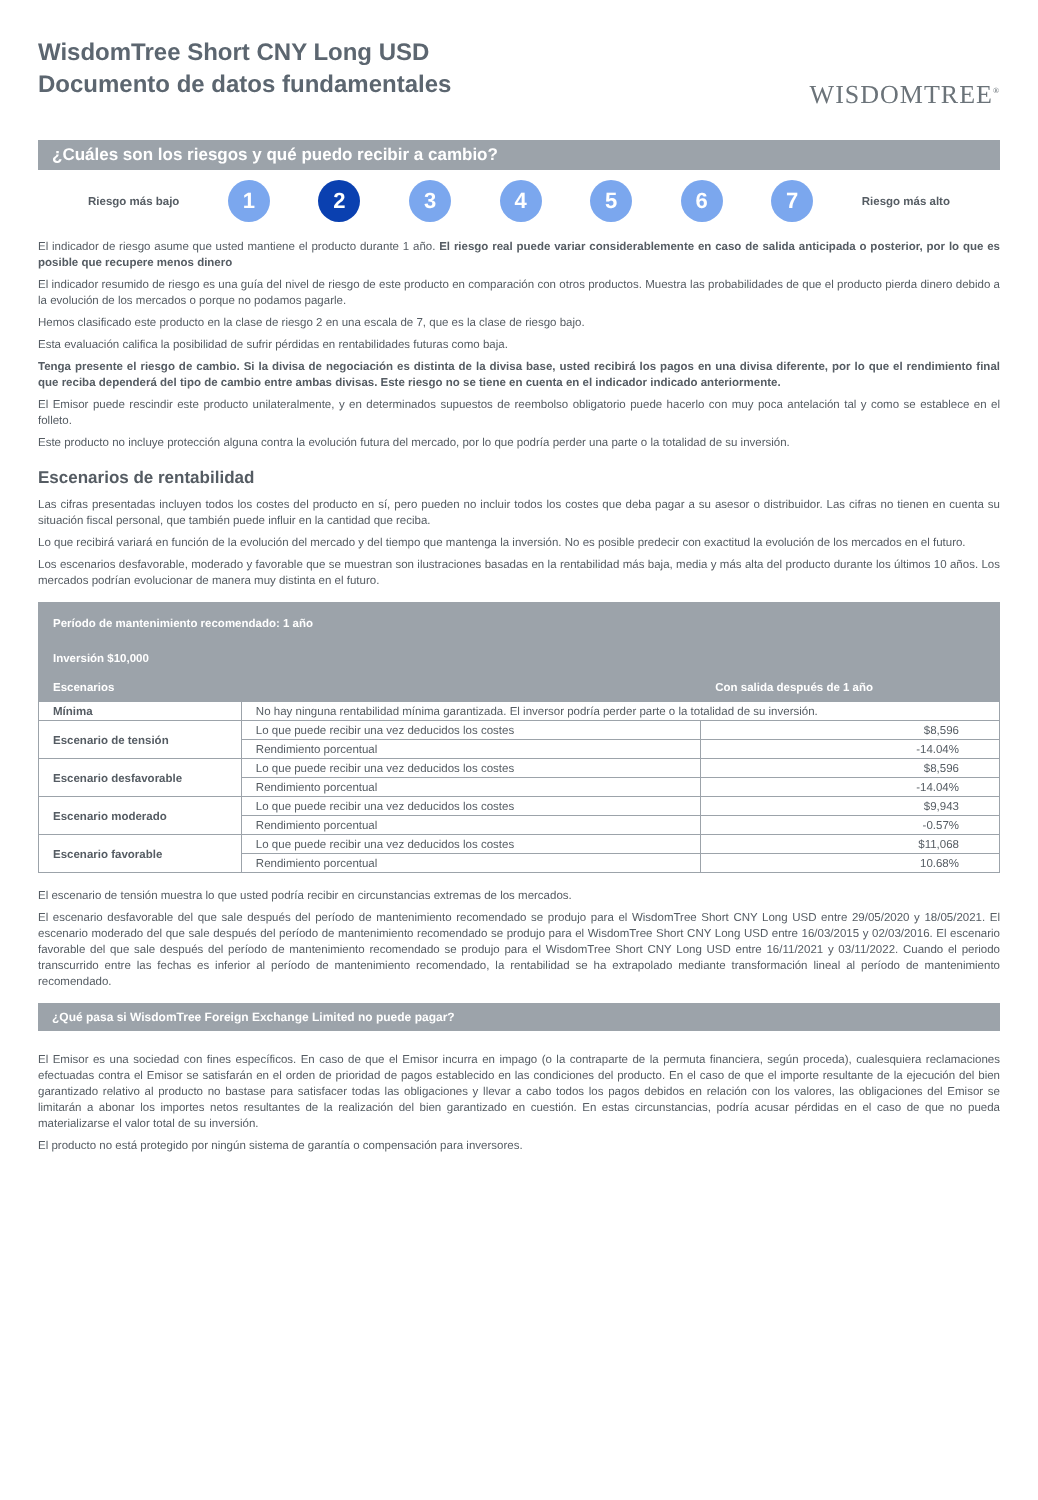WisdomTree Short CNY Long USD
Documento de datos fundamentales
WISDOMTREE<sup>®</sup>
¿Cuáles son los riesgos y qué puedo recibir a cambio?
Riesgo más bajo
1 2 3 4 5 6 7
Riesgo más alto
El indicador de riesgo asume que usted mantiene el producto durante 1 año. El riesgo real puede variar considerablemente en caso de salida anticipada o posterior, por lo que es posible que recupere menos dinero
El indicador resumido de riesgo es una guía del nivel de riesgo de este producto en comparación con otros productos. Muestra las probabilidades de que el producto pierda dinero debido a la evolución de los mercados o porque no podamos pagarle.
Hemos clasificado este producto en la clase de riesgo 2 en una escala de 7, que es la clase de riesgo bajo.
Esta evaluación califica la posibilidad de sufrir pérdidas en rentabilidades futuras como baja.
Tenga presente el riesgo de cambio. Si la divisa de negociación es distinta de la divisa base, usted recibirá los pagos en una divisa diferente, por lo que el rendimiento final que reciba dependerá del tipo de cambio entre ambas divisas. Este riesgo no se tiene en cuenta en el indicador indicado anteriormente.
El Emisor puede rescindir este producto unilateralmente, y en determinados supuestos de reembolso obligatorio puede hacerlo con muy poca antelación tal y como se establece en el folleto.
Este producto no incluye protección alguna contra la evolución futura del mercado, por lo que podría perder una parte o la totalidad de su inversión.
Escenarios de rentabilidad
Las cifras presentadas incluyen todos los costes del producto en sí, pero pueden no incluir todos los costes que deba pagar a su asesor o distribuidor. Las cifras no tienen en cuenta su situación fiscal personal, que también puede influir en la cantidad que reciba.
Lo que recibirá variará en función de la evolución del mercado y del tiempo que mantenga la inversión. No es posible predecir con exactitud la evolución de los mercados en el futuro.
Los escenarios desfavorable, moderado y favorable que se muestran son ilustraciones basadas en la rentabilidad más baja, media y más alta del producto durante los últimos 10 años. Los mercados podrían evolucionar de manera muy distinta en el futuro.
| Período de mantenimiento recomendado: 1 año | | |
| --- | --- | --- |
| Inversión $10,000 | | |
| Escenarios | | Con salida después de 1 año |
| Mínima | No hay ninguna rentabilidad mínima garantizada. El inversor podría perder parte o la totalidad de su inversión. | |
| Escenario de tensión | Lo que puede recibir una vez deducidos los costes | $8,596 |
| | Rendimiento porcentual | -14.04% |
| Escenario desfavorable | Lo que puede recibir una vez deducidos los costes | $8,596 |
| | Rendimiento porcentual | -14.04% |
| Escenario moderado | Lo que puede recibir una vez deducidos los costes | $9,943 |
| | Rendimiento porcentual | -0.57% |
| Escenario favorable | Lo que puede recibir una vez deducidos los costes | $11,068 |
| | Rendimiento porcentual | 10.68% |
El escenario de tensión muestra lo que usted podría recibir en circunstancias extremas de los mercados.
El escenario desfavorable del que sale después del período de mantenimiento recomendado se produjo para el WisdomTree Short CNY Long USD entre 29/05/2020 y 18/05/2021. El escenario moderado del que sale después del período de mantenimiento recomendado se produjo para el WisdomTree Short CNY Long USD entre 16/03/2015 y 02/03/2016. El escenario favorable del que sale después del período de mantenimiento recomendado se produjo para el WisdomTree Short CNY Long USD entre 16/11/2021 y 03/11/2022. Cuando el periodo transcurrido entre las fechas es inferior al período de mantenimiento recomendado, la rentabilidad se ha extrapolado mediante transformación lineal al período de mantenimiento recomendado.
¿Qué pasa si WisdomTree Foreign Exchange Limited no puede pagar?
El Emisor es una sociedad con fines específicos. En caso de que el Emisor incurra en impago (o la contraparte de la permuta financiera, según proceda), cualesquiera reclamaciones efectuadas contra el Emisor se satisfarán en el orden de prioridad de pagos establecido en las condiciones del producto. En el caso de que el importe resultante de la ejecución del bien garantizado relativo al producto no bastase para satisfacer todas las obligaciones y llevar a cabo todos los pagos debidos en relación con los valores, las obligaciones del Emisor se limitarán a abonar los importes netos resultantes de la realización del bien garantizado en cuestión. En estas circunstancias, podría acusar pérdidas en el caso de que no pueda materializarse el valor total de su inversión.
El producto no está protegido por ningún sistema de garantía o compensación para inversores.